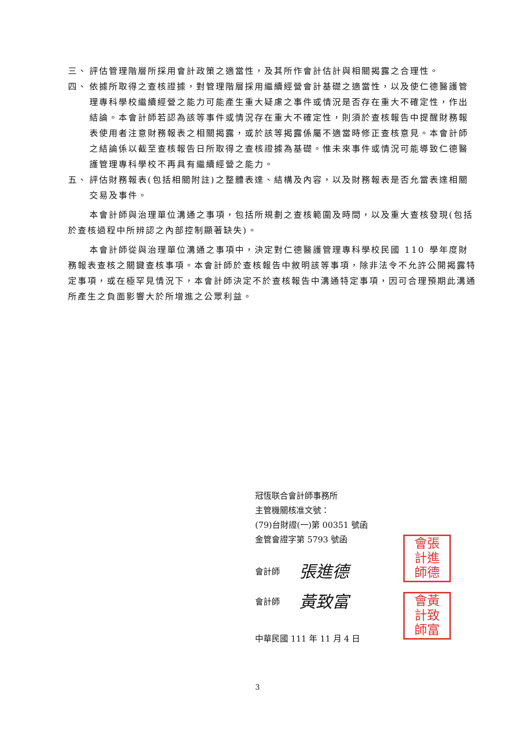三、 評估管理階層所採用會計政策之適當性，及其所作會計估計與相關揭露之合理性。
四、 依據所取得之查核證據，對管理階層採用繼續經營會計基礎之適當性，以及使仁德醫護管理專科學校繼續經營之能力可能產生重大疑慮之事件或情況是否存在重大不確定性，作出結論。本會計師若認為該等事件或情況存在重大不確定性，則須於查核報告中提醒財務報表使用者注意財務報表之相關揭露，或於該等揭露係屬不適當時修正查核意見。本會計師之結論係以截至查核報告日所取得之查核證據為基礎。惟未來事件或情況可能導致仁德醫護管理專科學校不再具有繼續經營之能力。
五、 評估財務報表(包括相關附註)之整體表達、結構及內容，以及財務報表是否允當表達相關交易及事件。
本會計師與治理單位溝通之事項，包括所規劃之查核範圍及時間，以及重大查核發現(包括於查核過程中所辨認之內部控制顯著缺失)。
本會計師從與治理單位溝通之事項中，決定對仁德醫護管理專科學校民國 110 學年度財務報表查核之關鍵查核事項。本會計師於查核報告中敘明該等事項，除非法令不允許公開揭露特定事項，或在極罕見情況下，本會計師決定不於查核報告中溝通特定事項，因可合理預期此溝通所產生之負面影響大於所增進之公眾利益。
冠恆联合會計師事務所
主管機關核准文號：
(79)台財證(一)第 00351 號函
金管會證字第 5793 號函
會計師 張進德
會計師 黃致富
中華民國 111 年 11 月 4 日
會張
計進
師德
會黃
計致
師富
3